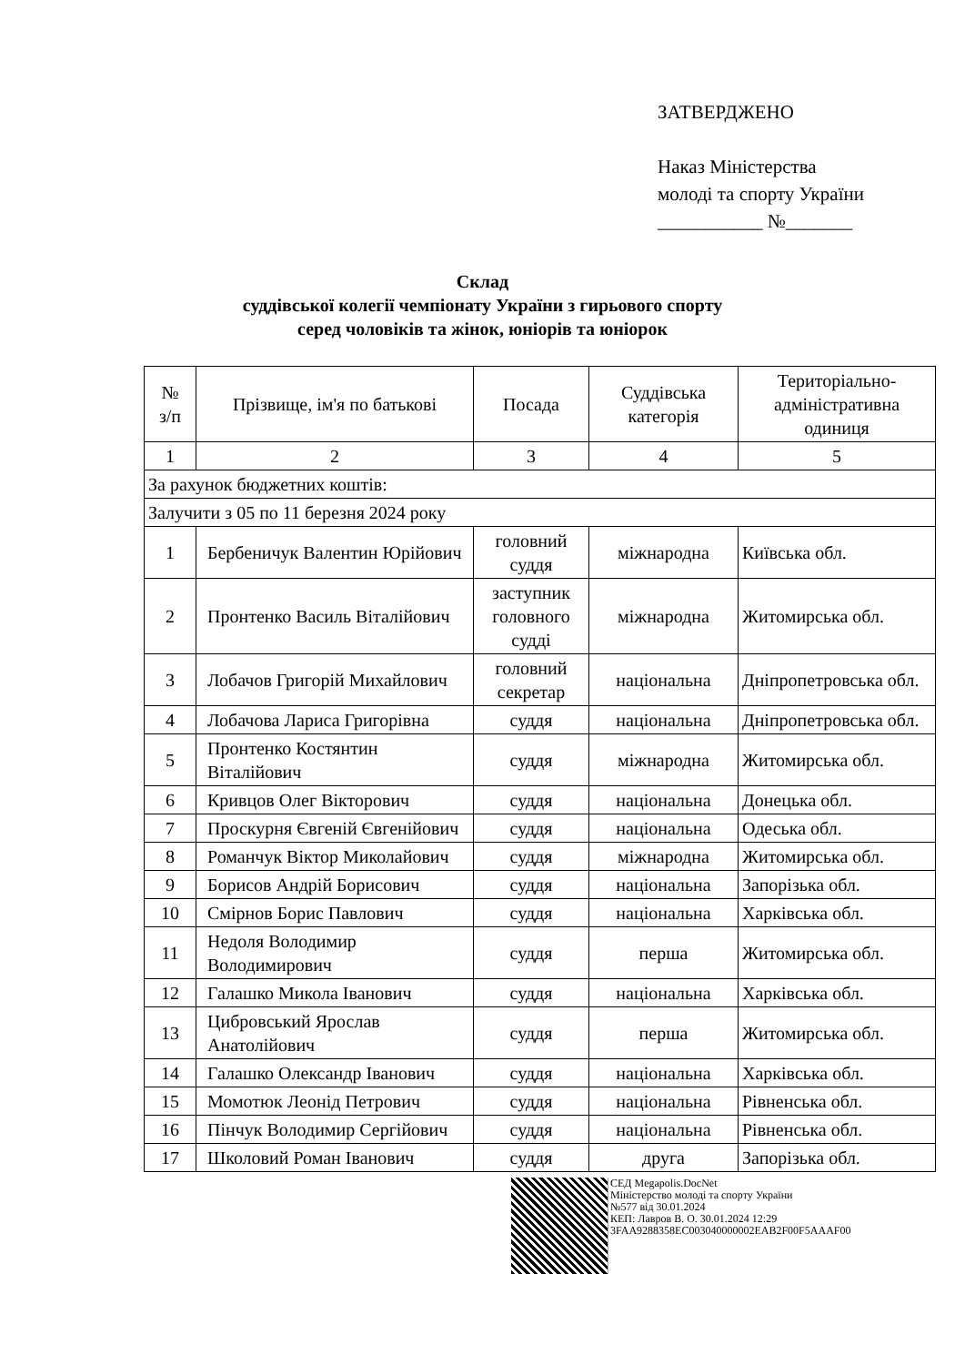ЗАТВЕРДЖЕНО
Наказ Міністерства
молоді та спорту України
___________ №_______
Склад
суддівської колегії чемпіонату України з гирьового спорту
серед чоловіків та жінок, юніорів та юніорок
| № з/п | Прізвище, ім'я по батькові | Посада | Суддівська категорія | Територіально-адміністративна одиниця |
| --- | --- | --- | --- | --- |
| 1 | 2 | 3 | 4 | 5 |
| За рахунок бюджетних коштів: | | | | |
| Залучити з 05 по 11 березня 2024 року | | | | |
| 1 | Бербеничук Валентин Юрійович | головний суддя | міжнародна | Київська обл. |
| 2 | Пронтенко Василь Віталійович | заступник головного судді | міжнародна | Житомирська обл. |
| 3 | Лобачов Григорій Михайлович | головний секретар | національна | Дніпропетровська обл. |
| 4 | Лобачова Лариса Григорівна | суддя | національна | Дніпропетровська обл. |
| 5 | Пронтенко Костянтин Віталійович | суддя | міжнародна | Житомирська обл. |
| 6 | Кривцов Олег Вікторович | суддя | національна | Донецька обл. |
| 7 | Проскурня Євгеній Євгенійович | суддя | національна | Одеська обл. |
| 8 | Романчук Віктор Миколайович | суддя | міжнародна | Житомирська обл. |
| 9 | Борисов Андрій Борисович | суддя | національна | Запорізька обл. |
| 10 | Смірнов Борис Павлович | суддя | національна | Харківська обл. |
| 11 | Недоля Володимир Володимирович | суддя | перша | Житомирська обл. |
| 12 | Галашко Микола Іванович | суддя | національна | Харківська обл. |
| 13 | Цибровський Ярослав Анатолійович | суддя | перша | Житомирська обл. |
| 14 | Галашко Олександр Іванович | суддя | національна | Харківська обл. |
| 15 | Момотюк Леонід Петрович | суддя | національна | Рівненська обл. |
| 16 | Пінчук Володимир Сергійович | суддя | національна | Рівненська обл. |
| 17 | Школовий Роман Іванович | суддя | друга | Запорізька обл. |
СЕД Megapolis.DocNet
Міністерство молоді та спорту України
№577 від 30.01.2024
КЕП: Лавров В. О. 30.01.2024 12:29
3FAA9288358EC003040000002EAB2F00F5AAAF00